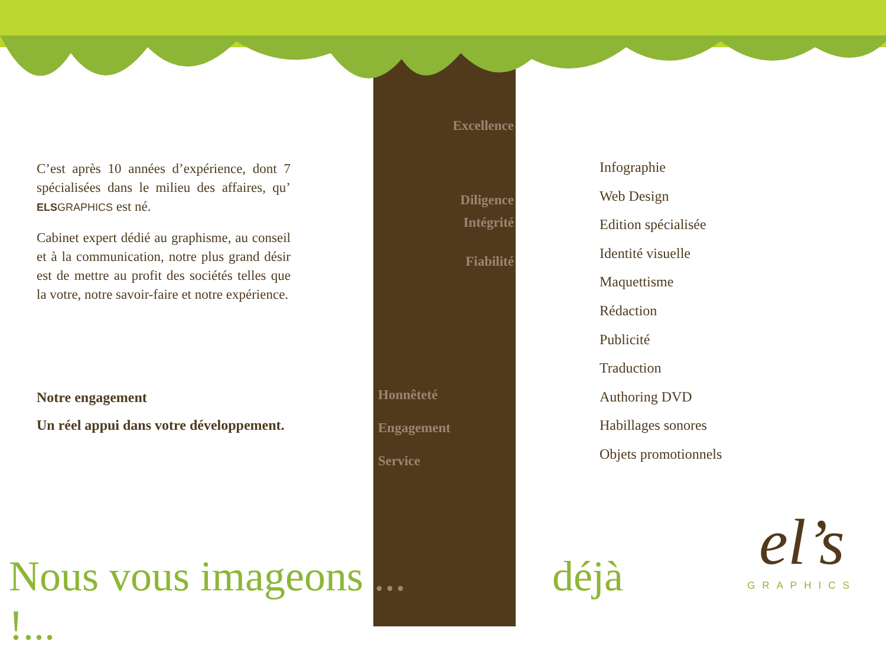C’est après 10 années d’expérience, dont 7 spécialisées dans le milieu des affaires, qu’ ELS GRAPHICS est né.
Cabinet expert dédié au graphisme, au conseil et à la communication, notre plus grand désir est de mettre au profit des sociétés telles que la votre, notre savoir-faire et notre expérience.
Notre engagement
Un réel appui dans votre développement.
Excellence
Diligence
Intégrité
Fiabilité
Honnêteté
Engagement
Service
Infographie
Web Design
Edition spécialisée
Identité visuelle
Maquettisme
Rédaction
Publicité
Traduction
Authoring DVD
Habillages sonores
Objets promotionnels
Nous vous imageons ... déjà !...
el’s
GRAPHICS